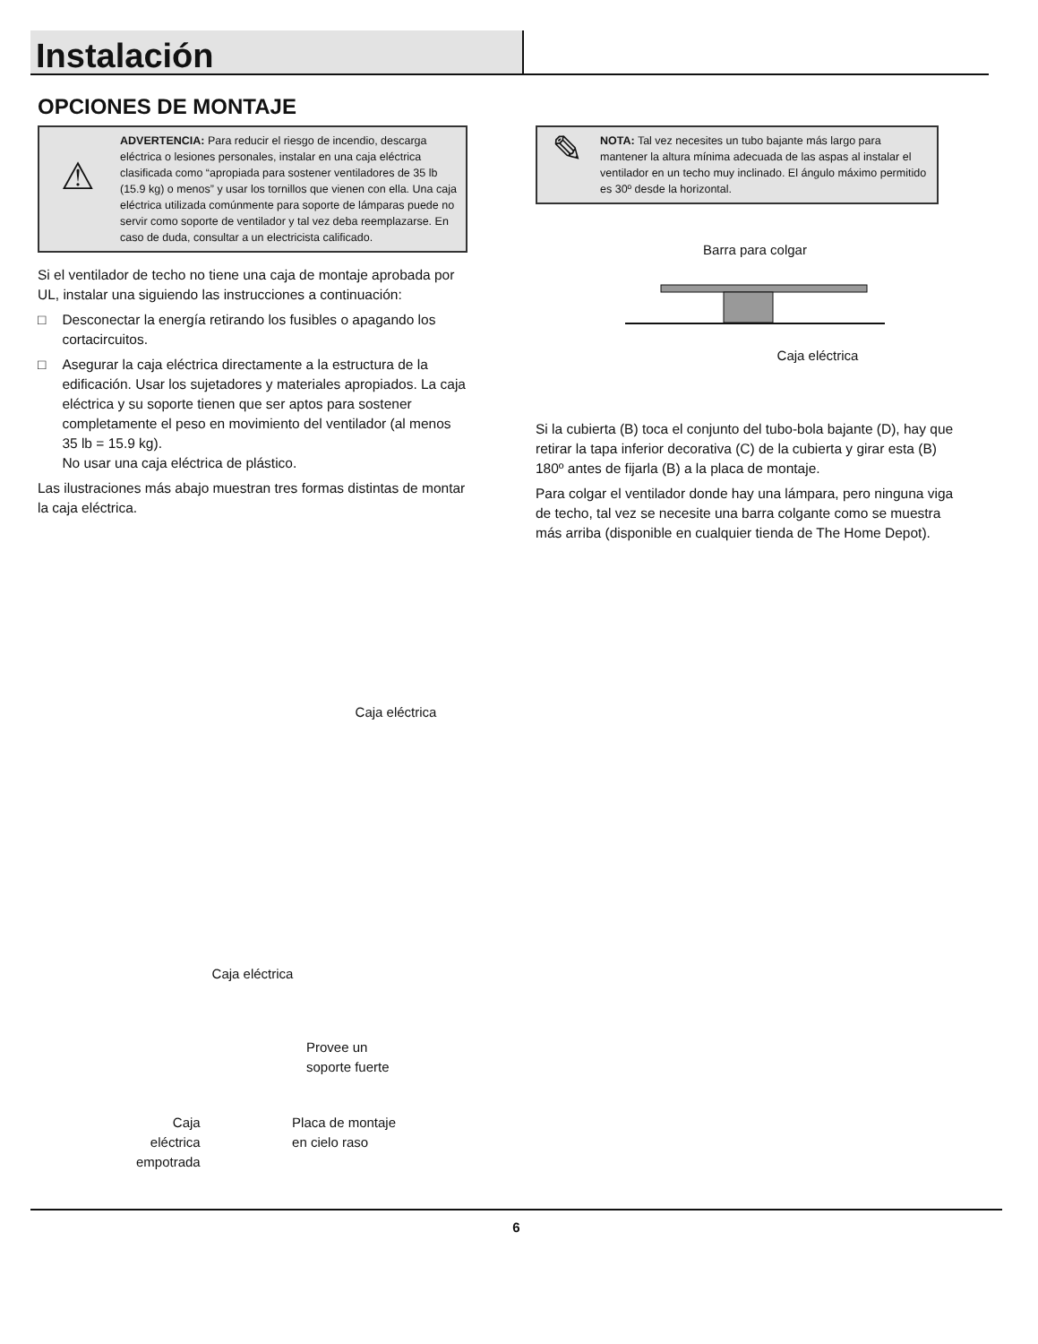Instalación
OPCIONES DE MONTAJE
⚠
ADVERTENCIA: Para reducir el riesgo de incendio, descarga eléctrica o lesiones personales, instalar en una caja eléctrica clasificada como “apropiada para sostener ventiladores de 35 lb (15.9 kg) o menos” y usar los tornillos que vienen con ella. Una caja eléctrica utilizada comúnmente para soporte de lámparas puede no servir como soporte de ventilador y tal vez deba reemplazarse. En caso de duda, consultar a un electricista calificado.
Si el ventilador de techo no tiene una caja de montaje aprobada por UL, instalar una siguiendo las instrucciones a continuación:
□ Desconectar la energía retirando los fusibles o apagando los cortacircuitos.
□ Asegurar la caja eléctrica directamente a la estructura de la edificación. Usar los sujetadores y materiales apropiados. La caja eléctrica y su soporte tienen que ser aptos para sostener completamente el peso en movimiento del ventilador (al menos 35 lb = 15.9 kg).
No usar una caja eléctrica de plástico.
Las ilustraciones más abajo muestran tres formas distintas de montar la caja eléctrica.
Caja eléctrica
Caja eléctrica
Provee un
soporte fuerte
Caja
eléctrica
empotrada
Placa de montaje
en cielo raso
✎
NOTA: Tal vez necesites un tubo bajante más largo para mantener la altura mínima adecuada de las aspas al instalar el ventilador en un techo muy inclinado. El ángulo máximo permitido es 30º desde la horizontal.
Barra para colgar
Caja eléctrica
Si la cubierta (B) toca el conjunto del tubo-bola bajante (D), hay que retirar la tapa inferior decorativa (C) de la cubierta y girar esta (B) 180º antes de fijarla (B) a la placa de montaje.
Para colgar el ventilador donde hay una lámpara, pero ninguna viga de techo, tal vez se necesite una barra colgante como se muestra más arriba (disponible en cualquier tienda de The Home Depot).
6